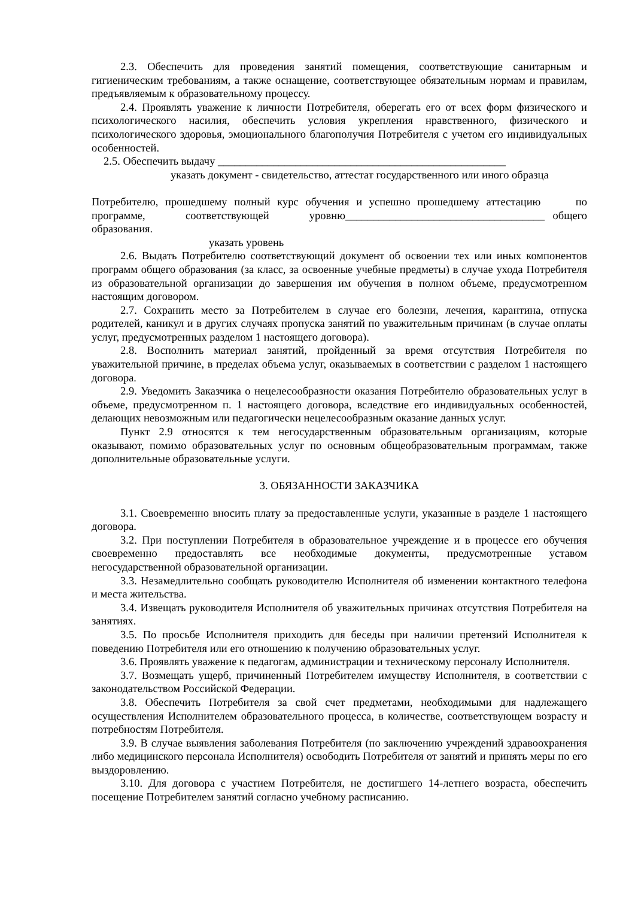2.3. Обеспечить для проведения занятий помещения, соответствующие санитарным и гигиеническим требованиям, а также оснащение, соответствующее обязательным нормам и правилам, предъявляемым к образовательному процессу.
2.4. Проявлять уважение к личности Потребителя, оберегать его от всех форм физического и психологического насилия, обеспечить условия укрепления нравственного, физического и психологического здоровья, эмоционального благополучия Потребителя с учетом его индивидуальных особенностей.
2.5. Обеспечить выдачу ____________________________________________________
указать документ - свидетельство, аттестат государственного или иного образца
Потребителю, прошедшему полный курс обучения и успешно прошедшему аттестацию по программе, соответствующей уровню____________________________________ общего образования.
указать уровень
2.6. Выдать Потребителю соответствующий документ об освоении тех или иных компонентов программ общего образования (за класс, за освоенные учебные предметы) в случае ухода Потребителя из образовательной организации до завершения им обучения в полном объеме, предусмотренном настоящим договором.
2.7. Сохранить место за Потребителем в случае его болезни, лечения, карантина, отпуска родителей, каникул и в других случаях пропуска занятий по уважительным причинам (в случае оплаты услуг, предусмотренных разделом 1 настоящего договора).
2.8. Восполнить материал занятий, пройденный за время отсутствия Потребителя по уважительной причине, в пределах объема услуг, оказываемых в соответствии с разделом 1 настоящего договора.
2.9. Уведомить Заказчика о нецелесообразности оказания Потребителю образовательных услуг в объеме, предусмотренном п. 1 настоящего договора, вследствие его индивидуальных особенностей, делающих невозможным или педагогически нецелесообразным оказание данных услуг.
Пункт 2.9 относятся к тем негосударственным образовательным организациям, которые оказывают, помимо образовательных услуг по основным общеобразовательным программам, также дополнительные образовательные услуги.
3. ОБЯЗАННОСТИ ЗАКАЗЧИКА
3.1. Своевременно вносить плату за предоставленные услуги, указанные в разделе 1 настоящего договора.
3.2. При поступлении Потребителя в образовательное учреждение и в процессе его обучения своевременно предоставлять все необходимые документы, предусмотренные уставом негосударственной образовательной организации.
3.3. Незамедлительно сообщать руководителю Исполнителя об изменении контактного телефона и места жительства.
3.4. Извещать руководителя Исполнителя об уважительных причинах отсутствия Потребителя на занятиях.
3.5. По просьбе Исполнителя приходить для беседы при наличии претензий Исполнителя к поведению Потребителя или его отношению к получению образовательных услуг.
3.6. Проявлять уважение к педагогам, администрации и техническому персоналу Исполнителя.
3.7. Возмещать ущерб, причиненный Потребителем имуществу Исполнителя, в соответствии с законодательством Российской Федерации.
3.8. Обеспечить Потребителя за свой счет предметами, необходимыми для надлежащего осуществления Исполнителем образовательного процесса, в количестве, соответствующем возрасту и потребностям Потребителя.
3.9. В случае выявления заболевания Потребителя (по заключению учреждений здравоохранения либо медицинского персонала Исполнителя) освободить Потребителя от занятий и принять меры по его выздоровлению.
3.10. Для договора с участием Потребителя, не достигшего 14-летнего возраста, обеспечить посещение Потребителем занятий согласно учебному расписанию.